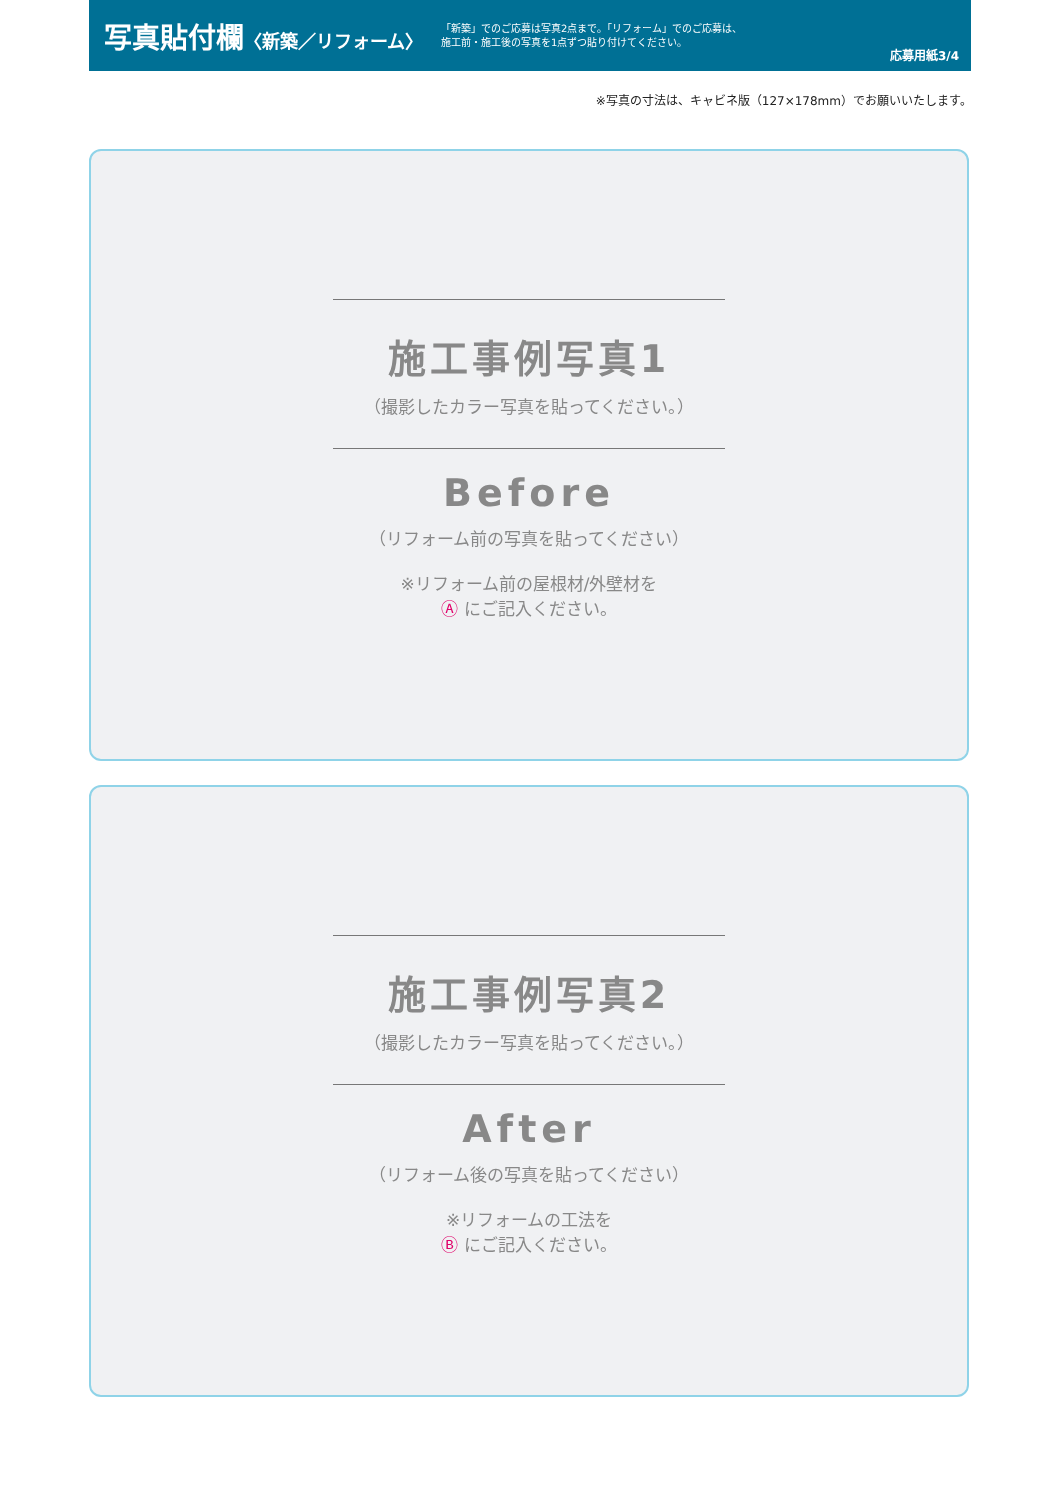写真貼付欄〈新築／リフォーム〉
「新築」でのご応募は写真2点まで。「リフォーム」でのご応募は、
施工前・施工後の写真を1点ずつ貼り付けてください。
応募用紙3/4
※写真の寸法は、キャビネ版（127×178mm）でお願いいたします。
施工事例写真1
（撮影したカラー写真を貼ってください。）
Before
（リフォーム前の写真を貼ってください）
※リフォーム前の屋根材/外壁材を
Ⓐ にご記入ください。
施工事例写真2
（撮影したカラー写真を貼ってください。）
After
（リフォーム後の写真を貼ってください）
※リフォームの工法を
Ⓑ にご記入ください。